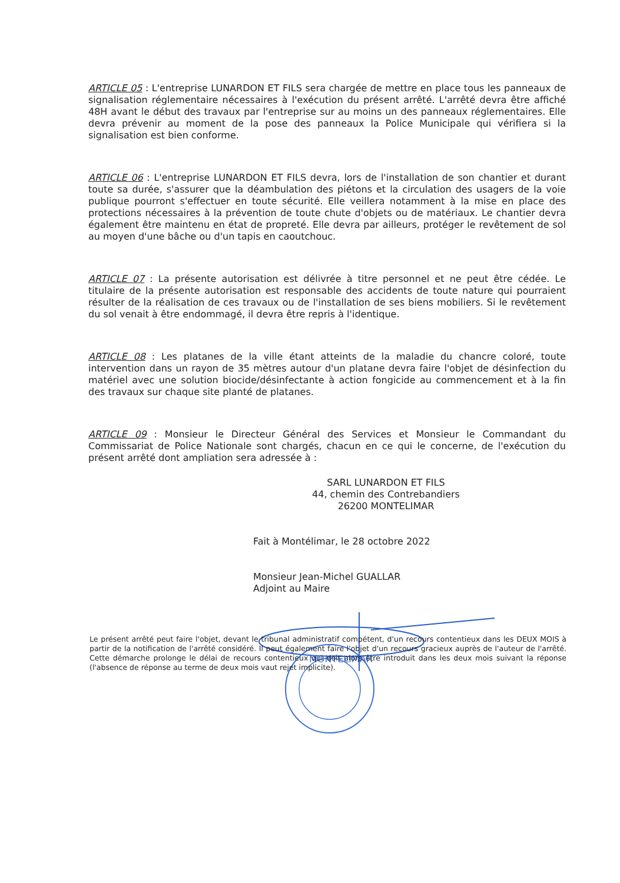ARTICLE 05 : L'entreprise LUNARDON ET FILS sera chargée de mettre en place tous les panneaux de signalisation réglementaire nécessaires à l'exécution du présent arrêté. L'arrêté devra être affiché 48H avant le début des travaux par l'entreprise sur au moins un des panneaux réglementaires. Elle devra prévenir au moment de la pose des panneaux la Police Municipale qui vérifiera si la signalisation est bien conforme.
ARTICLE 06 : L'entreprise LUNARDON ET FILS devra, lors de l'installation de son chantier et durant toute sa durée, s'assurer que la déambulation des piétons et la circulation des usagers de la voie publique pourront s'effectuer en toute sécurité. Elle veillera notamment à la mise en place des protections nécessaires à la prévention de toute chute d'objets ou de matériaux. Le chantier devra également être maintenu en état de propreté. Elle devra par ailleurs, protéger le revêtement de sol au moyen d'une bâche ou d'un tapis en caoutchouc.
ARTICLE 07 : La présente autorisation est délivrée à titre personnel et ne peut être cédée. Le titulaire de la présente autorisation est responsable des accidents de toute nature qui pourraient résulter de la réalisation de ces travaux ou de l'installation de ses biens mobiliers. Si le revêtement du sol venait à être endommagé, il devra être repris à l'identique.
ARTICLE 08 : Les platanes de la ville étant atteints de la maladie du chancre coloré, toute intervention dans un rayon de 35 mètres autour d'un platane devra faire l'objet de désinfection du matériel avec une solution biocide/désinfectante à action fongicide au commencement et à la fin des travaux sur chaque site planté de platanes.
ARTICLE 09 : Monsieur le Directeur Général des Services et Monsieur le Commandant du Commissariat de Police Nationale sont chargés, chacun en ce qui le concerne, de l'exécution du présent arrêté dont ampliation sera adressée à :
SARL LUNARDON ET FILS
44, chemin des Contrebandiers
26200 MONTELIMAR
Fait à Montélimar, le 28 octobre 2022
Monsieur Jean-Michel GUALLAR
Adjoint au Maire
MONTELIMAR
Le présent arrêté peut faire l'objet, devant le tribunal administratif compétent, d'un recours contentieux dans les DEUX MOIS à partir de la notification de l'arrêté considéré. Il peut également faire l'objet d'un recours gracieux auprès de l'auteur de l'arrêté. Cette démarche prolonge le délai de recours contentieux qui doit alors être introduit dans les deux mois suivant la réponse (l'absence de réponse au terme de deux mois vaut rejet implicite).